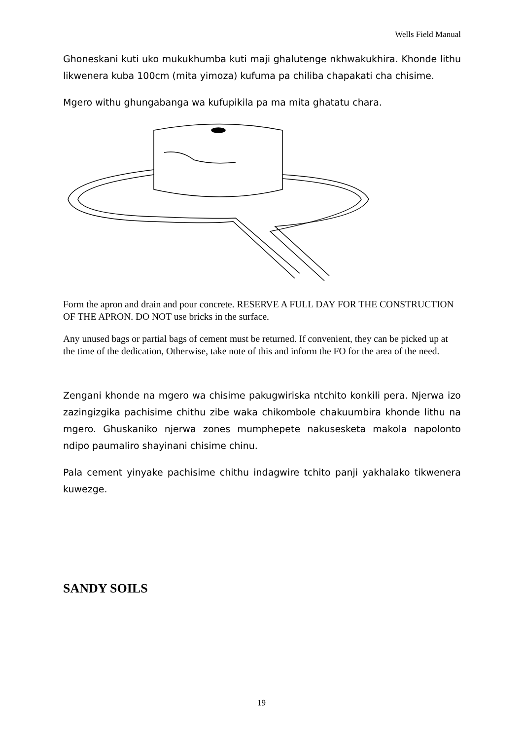Wells Field Manual
Ghoneskani kuti uko mukukhumba kuti maji ghalutenge nkhwakukhira. Khonde lithu likwenera kuba 100cm (mita yimoza) kufuma pa chiliba chapakati cha chisime.
Mgero withu ghungabanga wa kufupikila pa ma mita ghatatu chara.
Form the apron and drain and pour concrete. RESERVE A FULL DAY FOR THE CONSTRUCTION OF THE APRON. DO NOT use bricks in the surface.
Any unused bags or partial bags of cement must be returned. If convenient, they can be picked up at the time of the dedication, Otherwise, take note of this and inform the FO for the area of the need.
Zengani khonde na mgero wa chisime pakugwiriska ntchito konkili pera. Njerwa izo zazingizgika pachisime chithu zibe waka chikombole chakuumbira khonde lithu na mgero. Ghuskaniko njerwa zones mumphepete nakusesketa makola napolonto ndipo paumaliro shayinani chisime chinu.
Pala cement yinyake pachisime chithu indagwire tchito panji yakhalako tikwenera kuwezge.
SANDY SOILS
19